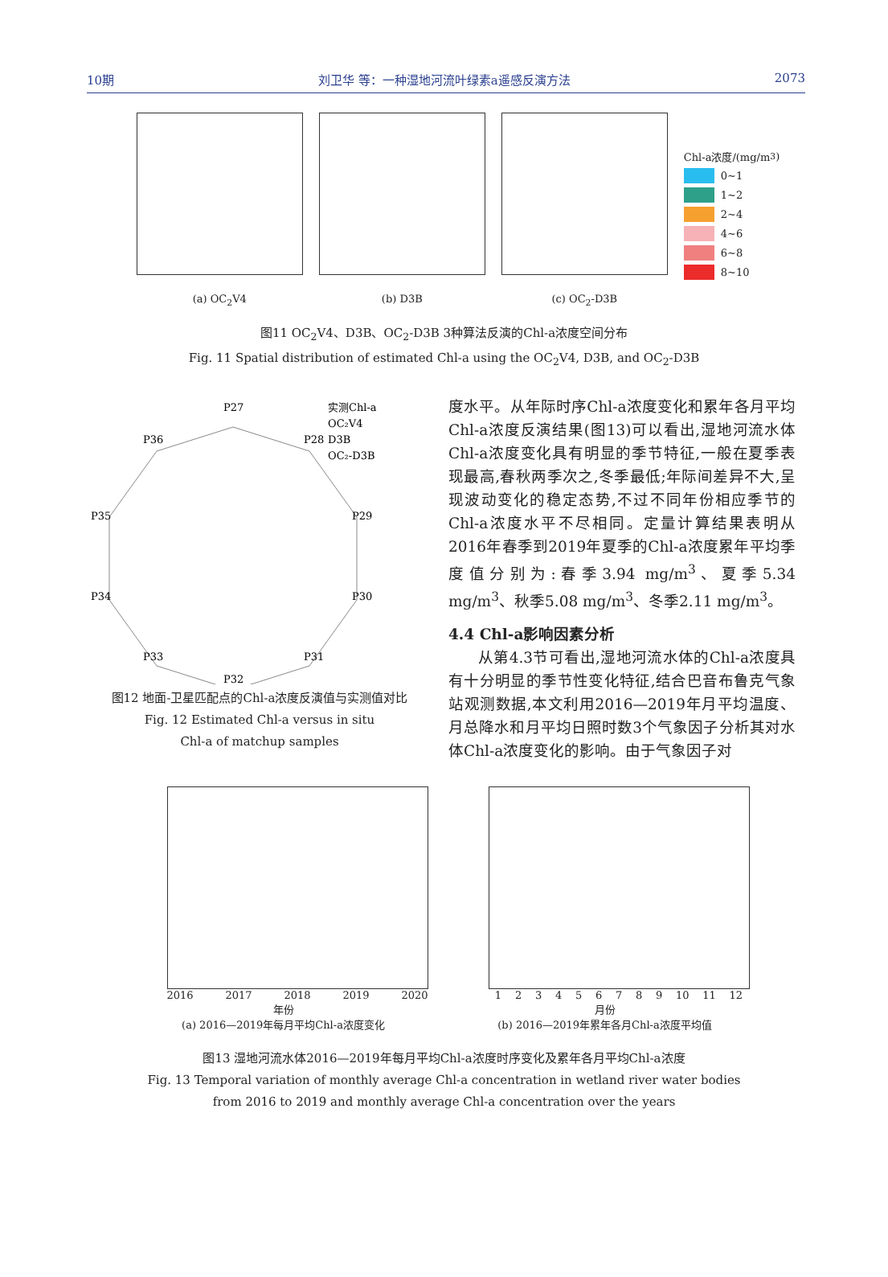10期 刘卫华 等：一种湿地河流叶绿素a遥感反演方法 2073
(a) OC<sub>2</sub>V4 (b) D3B (c) OC<sub>2</sub>-D3B
Chl-a浓度/(mg/m<sup>3</sup>)
0~1
1~2
2~4
4~6
6~8
8~10
图11 OC<sub>2</sub>V4、D3B、OC<sub>2</sub>-D3B 3种算法反演的Chl-a浓度空间分布
Fig. 11 Spatial distribution of estimated Chl-a using the OC<sub>2</sub>V4, D3B, and OC<sub>2</sub>-D3B
P27
P28
P29
P30
P31
P32
P33
P34
P35
P36
实测Chl-a
OC₂V4
D3B
OC₂-D3B
图12 地面-卫星匹配点的Chl-a浓度反演值与实测值对比
Fig. 12 Estimated Chl-a versus in situ
Chl-a of matchup samples
度水平。从年际时序Chl-a浓度变化和累年各月平均Chl-a浓度反演结果(图13)可以看出,湿地河流水体Chl-a浓度变化具有明显的季节特征,一般在夏季表现最高,春秋两季次之,冬季最低;年际间差异不大,呈现波动变化的稳定态势,不过不同年份相应季节的Chl-a浓度水平不尽相同。定量计算结果表明从2016年春季到2019年夏季的Chl-a浓度累年平均季度值分别为:春季3.94 mg/m<sup>3</sup>、夏季5.34 mg/m<sup>3</sup>、秋季5.08 mg/m<sup>3</sup>、冬季2.11 mg/m<sup>3</sup>。
4.4 Chl-a影响因素分析
从第4.3节可看出,湿地河流水体的Chl-a浓度具有十分明显的季节性变化特征,结合巴音布鲁克气象站观测数据,本文利用2016—2019年月平均温度、月总降水和月平均日照时数3个气象因子分析其对水体Chl-a浓度变化的影响。由于气象因子对
2016 2017 2018 2019 2020
年份
(a) 2016—2019年每月平均Chl-a浓度变化
123456789 10 11 12
月份
(b) 2016—2019年累年各月Chl-a浓度平均值
图13 湿地河流水体2016—2019年每月平均Chl-a浓度时序变化及累年各月平均Chl-a浓度
Fig. 13 Temporal variation of monthly average Chl-a concentration in wetland river water bodies
from 2016 to 2019 and monthly average Chl-a concentration over the years